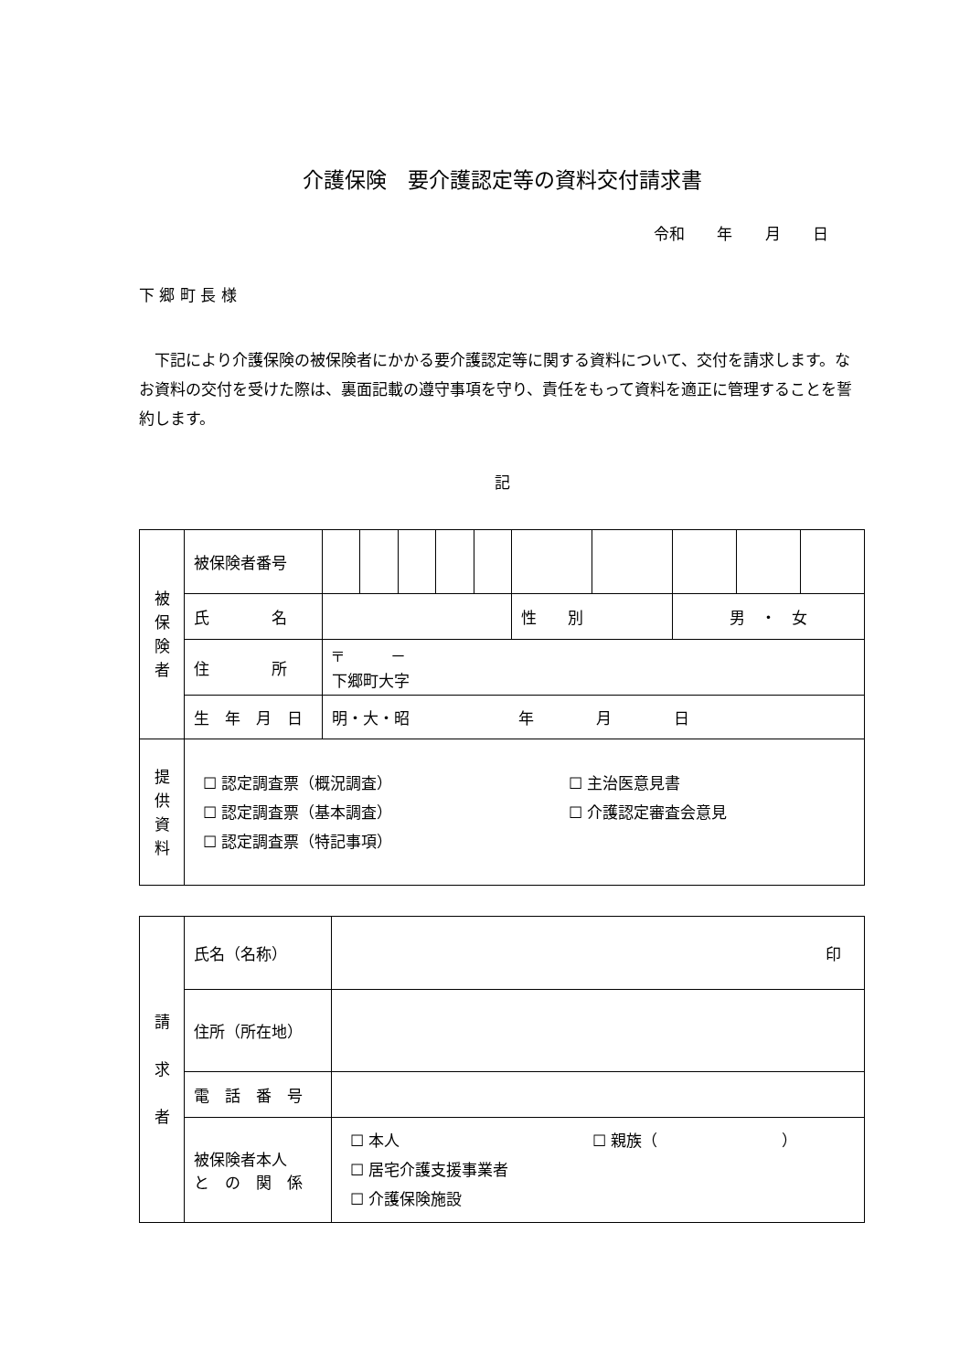介護保険　要介護認定等の資料交付請求書
令和 年 月 日
下 郷 町 長 様
　下記により介護保険の被保険者にかかる要介護認定等に関する資料について、交付を請求します。なお資料の交付を受けた際は、裏面記載の遵守事項を守り、責任をもって資料を適正に管理することを誓約します。
記
| 被 保 険 者 | 被保険者番号 | | | | | | | | | | |
| | 氏 名 | | | | | | 性 別 | | 男 ・ 女 | | |
| | 住 所 | 〒 － 下郷町大字 | | | | | | | | | |
| | 生 年 月 日 | 明・大・昭 年 月 日 | | | | | | | | | |
| 提 供 資 料 | ☐ 認定調査票（概況調査） ☐ 認定調査票（基本調査） ☐ 認定調査票（特記事項） ☐ 主治医意見書 ☐ 介護認定審査会意見 | | | | | | | | | | |
| 請 求 者 | 氏名（名称） | 印 |
| | 住所（所在地） | |
| | 電 話 番 号 | |
| | 被保険者本人 と の 関 係 | ☐ 本人 ☐ 居宅介護支援事業者 ☐ 介護保険施設 ☐ 親族（ ） |